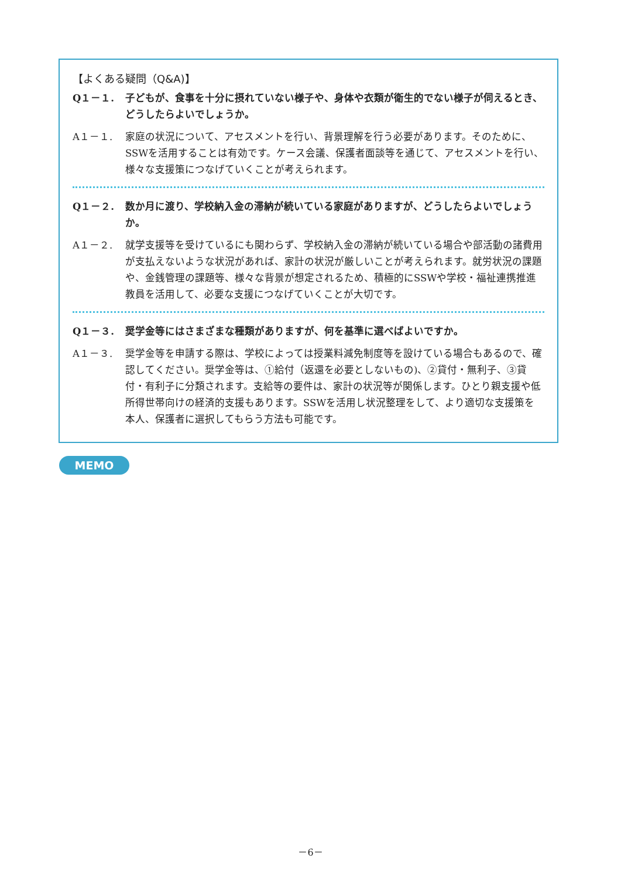【よくある疑問（Q&A)】
Q１－１. 子どもが、食事を十分に摂れていない様子や、身体や衣類が衛生的でない様子が伺えるとき、どうしたらよいでしょうか。
A１－１. 家庭の状況について、アセスメントを行い、背景理解を行う必要があります。そのために、SSWを活用することは有効です。ケース会議、保護者面談等を通じて、アセスメントを行い、様々な支援策につなげていくことが考えられます。
Q１－２. 数か月に渡り、学校納入金の滞納が続いている家庭がありますが、どうしたらよいでしょうか。
A１－２. 就学支援等を受けているにも関わらず、学校納入金の滞納が続いている場合や部活動の諸費用が支払えないような状況があれば、家計の状況が厳しいことが考えられます。就労状況の課題や、金銭管理の課題等、様々な背景が想定されるため、積極的にSSWや学校・福祉連携推進教員を活用して、必要な支援につなげていくことが大切です。
Q１－３. 奨学金等にはさまざまな種類がありますが、何を基準に選べばよいですか。
A１－３. 奨学金等を申請する際は、学校によっては授業料減免制度等を設けている場合もあるので、確認してください。奨学金等は、①給付（返還を必要としないもの)、②貸付・無利子、③貸付・有利子に分類されます。支給等の要件は、家計の状況等が関係します。ひとり親支援や低所得世帯向けの経済的支援もあります。SSWを活用し状況整理をして、より適切な支援策を本人、保護者に選択してもらう方法も可能です。
MEMO
－6－